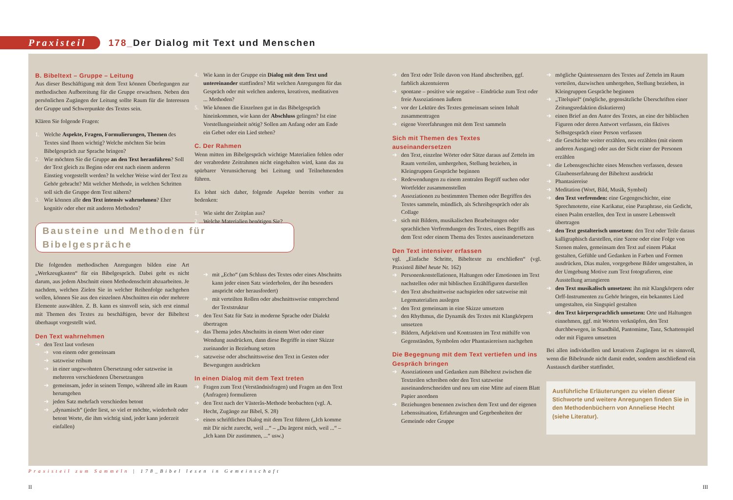Praxisteil
178_Der Dialog mit Text und Menschen
B. Bibeltext – Gruppe – Leitung
Aus dieser Beschäftigung mit dem Text können Überlegungen zur methodischen Aufbereitung für die Gruppe erwachsen. Neben den persönlichen Zugängen der Leitung sollte Raum für die Interessen der Gruppe und Schwerpunkte des Textes sein.
Klären Sie folgende Fragen:
1. Welche Aspekte, Fragen, Formulierungen, Themen des Textes sind Ihnen wichtig? Welche möchten Sie beim Bibelgespräch zur Sprache bringen?
2. Wie möchten Sie die Gruppe an den Text heranführen? Soll der Text gleich zu Beginn oder erst nach einem anderen Einstieg vorgestellt werden? In welcher Weise wird der Text zu Gehör gebracht? Mit welcher Methode, in welchen Schritten soll sich die Gruppe dem Text nähern?
3. Wie können alle den Text intensiv wahrnehmen? Eher kognitiv oder eher mit anderen Methoden?
Bausteine und Methoden für Bibelgespräche
Die folgenden methodischen Anregungen bilden eine Art „Werkzeugkasten“ für ein Bibelgespräch. Dabei geht es nicht darum, aus jedem Abschnitt einen Methodenschritt abzuarbeiten. Je nachdem, welchen Zielen Sie in welcher Reihenfolge nachgehen wollen, können Sie aus den einzelnen Abschnitten ein oder mehrere Elemente auswählen. Z. B. kann es sinnvoll sein, sich erst einmal mit Themen des Textes zu beschäftigen, bevor der Bibeltext überhaupt vorgestellt wird.
Den Text wahrnehmen
➔ den Text laut vorlesen
➔ von einem oder gemeinsam
➔ satzweise reihum
➔ in einer ungewohnten Übersetzung oder satzweise in mehreren verschiedenen Übersetzungen
➔ gemeinsam, jeder in seinem Tempo, während alle im Raum herumgehen
➔ jeden Satz mehrfach verschieden betont
➔ „dynamisch“ (jeder liest, so viel er möchte, wiederholt oder betont Worte, die ihm wichtig sind, jeder kann jederzeit einfallen)
4. Wie kann in der Gruppe ein Dialog mit dem Text und untereinander stattfinden? Mit welchen Anregungen für das Gespräch oder mit welchen anderen, kreativen, meditativen ... Methoden?
5. Wie können die Einzelnen gut in das Bibelgespräch hineinkommen, wie kann der Abschluss gelingen? Ist eine Vorstellungseinheit nötig? Sollen am Anfang oder am Ende ein Gebet oder ein Lied stehen?
C. Der Rahmen
Wenn mitten im Bibelgespräch wichtige Materialien fehlen oder der verabredete Zeitrahmen nicht eingehalten wird, kann das zu spürbarer Verunsicherung bei Leitung und Teilnehmenden führen.
Es lohnt sich daher, folgende Aspekte bereits vorher zu bedenken:
1. Wie sieht der Zeitplan aus?
2. Welche Materialien benötigen Sie?
➔ mit „Echo“ (am Schluss des Textes oder eines Abschnitts kann jeder einen Satz wiederholen, der ihn besonders anspricht oder herausfordert)
➔ mit verteilten Rollen oder abschnittsweise entsprechend der Textstruktur
➔ den Text Satz für Satz in moderne Sprache oder Dialekt übertragen
➔ das Thema jedes Abschnitts in einem Wort oder einer Wendung ausdrücken, dann diese Begriffe in einer Skizze zueinander in Beziehung setzen
➔ satzweise oder abschnittsweise den Text in Gesten oder Bewegungen ausdrücken
In einen Dialog mit dem Text treten
➔ Fragen zum Text (Verständnisfragen) und Fragen an den Text (Anfragen) formulieren
➔ den Text nach der Västerås-Methode beobachten (vgl. A. Hecht, Zugänge zur Bibel, S. 28)
➔ einen schriftlichen Dialog mit dem Text führen („Ich komme mit Dir nicht zurecht, weil ...“ – „Du ärgerst mich, weil ...“ – „Ich kann Dir zustimmen, ...“ usw.)
➔ den Text oder Teile davon von Hand abschreiben, ggf. farblich akzentuieren
➔ spontane – positive wie negative – Eindrücke zum Text oder freie Assoziationen äußern
➔ vor der Lektüre des Textes gemeinsam seinen Inhalt zusammentragen
➔ eigene Vorerfahrungen mit dem Text sammeln
Sich mit Themen des Textes auseinandersetzen
➔ den Text, einzelne Wörter oder Sätze daraus auf Zetteln im Raum verteilen, umhergehen, Stellung beziehen, in Kleingruppen Gespräche beginnen
➔ Redewendungen zu einem zentralen Begriff suchen oder Wortfelder zusammenstellen
➔ Assoziationen zu bestimmten Themen oder Begriffen des Textes sammeln, mündlich, als Schreibgespräch oder als Collage
➔ sich mit Bildern, musikalischen Bearbeitungen oder sprachlichen Verfremdungen des Textes, eines Begriffs aus dem Text oder einem Thema des Textes auseinandersetzen
Den Text intensiver erfassen
vgl. „Einfache Schritte, Bibeltexte zu erschließen“ (vgl. Praxisteil Bibel heute Nr. 162)
➔ Personenkonstellationen, Haltungen oder Emotionen im Text nachstellen oder mit biblischen Erzählfiguren darstellen
➔ den Text abschnittweise nachspielen oder satzweise mit Legematerialien auslegen
➔ den Text gemeinsam in eine Skizze umsetzen
➔ den Rhythmus, die Dynamik des Textes mit Klangkörpern umsetzen
➔ Bildern, Adjektiven und Kontrasten im Text mithilfe von Gegenständen, Symbolen oder Phantasiereisen nachgehen
Die Begegnung mit dem Text vertiefen und ins Gespräch bringen
➔ Assoziationen und Gedanken zum Bibeltext zwischen die Textzeilen schreiben oder den Text satzweise auseinanderschneiden und neu um eine Mitte auf einem Blatt Papier anordnen
➔ Beziehungen benennen zwischen dem Text und der eigenen Lebenssituation, Erfahrungen und Gegebenheiten der Gemeinde oder Gruppe
➔ mögliche Quintessenzen des Textes auf Zetteln im Raum verteilen, dazwischen umhergehen, Stellung beziehen, in Kleingruppen Gespräche beginnen
➔ „Titelspiel“ (mögliche, gegensätzliche Überschriften einer Zeitungsredaktion diskutieren)
➔ einen Brief an den Autor des Textes, an eine der biblischen Figuren oder deren Antwort verfassen, ein fiktives Selbstgespräch einer Person verfassen
➔ die Geschichte weiter erzählen, neu erzählen (mit einem anderen Ausgang) oder aus der Sicht einer der Personen erzählen
➔ die Lebensgeschichte eines Menschen verfassen, dessen Glaubenserfahrung der Bibeltext ausdrückt
➔ Phantasiereise
➔ Meditation (Wort, Bild, Musik, Symbol)
➔ den Text verfremden: eine Gegengeschichte, eine Sprechmotette, eine Karikatur, eine Paraphrase, ein Gedicht, einen Psalm erstellen, den Text in unsere Lebenswelt übertragen
➔ den Text gestalterisch umsetzen: den Text oder Teile daraus kalligraphisch darstellen, eine Szene oder eine Folge von Szenen malen, gemeinsam den Text auf einem Plakat gestalten, Gefühle und Gedanken in Farben und Formen ausdrücken, Dias malen, vorgegebene Bilder umgestalten, in der Umgebung Motive zum Text fotografieren, eine Ausstellung arrangieren
➔ den Text musikalisch umsetzen: ihn mit Klangkörpern oder Orff-Instrumenten zu Gehör bringen, ein bekanntes Lied umgestalten, ein Singspiel gestalten
➔ den Text körpersprachlich umsetzen: Orte und Haltungen einnehmen, ggf. mit Worten verknüpfen, den Text durchbewegen, in Standbild, Pantomime, Tanz, Schattenspiel oder mit Figuren umsetzen
Bei allen individuellen und kreativen Zugängen ist es sinnvoll, wenn die Bibelrunde nicht damit endet, sondern anschließend ein Austausch darüber stattfindet.
Ausführliche Erläuterungen zu vielen dieser Stichworte und weitere Anregungen finden Sie in den Methodenbüchern von Anneliese Hecht (siehe Literatur).
Praxisteil zum Sammeln | 178_Bibel lesen in Gemeinschaft
II III